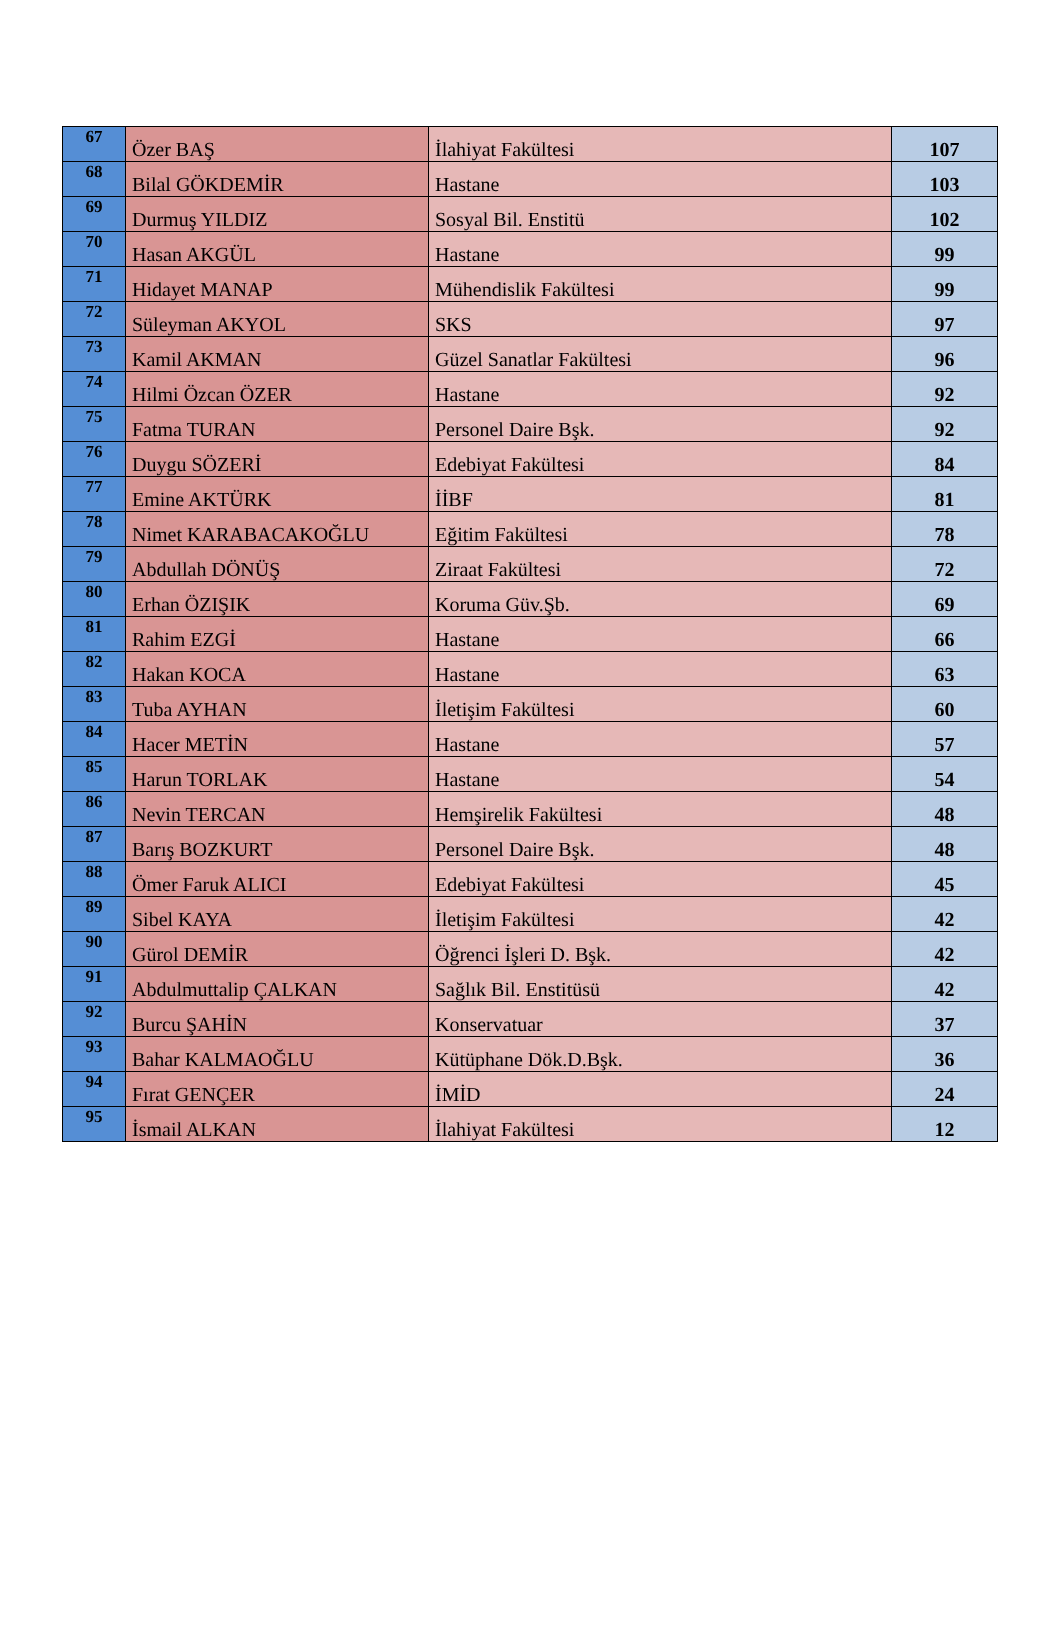| 67 | Özer BAŞ | İlahiyat Fakültesi | 107 |
| 68 | Bilal GÖKDEMİR | Hastane | 103 |
| 69 | Durmuş YILDIZ | Sosyal Bil. Enstitü | 102 |
| 70 | Hasan AKGÜL | Hastane | 99 |
| 71 | Hidayet MANAP | Mühendislik Fakültesi | 99 |
| 72 | Süleyman AKYOL | SKS | 97 |
| 73 | Kamil AKMAN | Güzel Sanatlar Fakültesi | 96 |
| 74 | Hilmi Özcan ÖZER | Hastane | 92 |
| 75 | Fatma TURAN | Personel Daire Bşk. | 92 |
| 76 | Duygu SÖZERİ | Edebiyat Fakültesi | 84 |
| 77 | Emine AKTÜRK | İİBF | 81 |
| 78 | Nimet KARABACAKOĞLU | Eğitim Fakültesi | 78 |
| 79 | Abdullah DÖNÜŞ | Ziraat Fakültesi | 72 |
| 80 | Erhan ÖZIŞIK | Koruma Güv.Şb. | 69 |
| 81 | Rahim EZGİ | Hastane | 66 |
| 82 | Hakan KOCA | Hastane | 63 |
| 83 | Tuba AYHAN | İletişim Fakültesi | 60 |
| 84 | Hacer METİN | Hastane | 57 |
| 85 | Harun TORLAK | Hastane | 54 |
| 86 | Nevin TERCAN | Hemşirelik Fakültesi | 48 |
| 87 | Barış BOZKURT | Personel Daire Bşk. | 48 |
| 88 | Ömer Faruk ALICI | Edebiyat Fakültesi | 45 |
| 89 | Sibel KAYA | İletişim Fakültesi | 42 |
| 90 | Gürol DEMİR | Öğrenci İşleri D. Bşk. | 42 |
| 91 | Abdulmuttalip ÇALKAN | Sağlık Bil. Enstitüsü | 42 |
| 92 | Burcu ŞAHİN | Konservatuar | 37 |
| 93 | Bahar KALMAOĞLU | Kütüphane Dök.D.Bşk. | 36 |
| 94 | Fırat GENÇER | İMİD | 24 |
| 95 | İsmail ALKAN | İlahiyat Fakültesi | 12 |